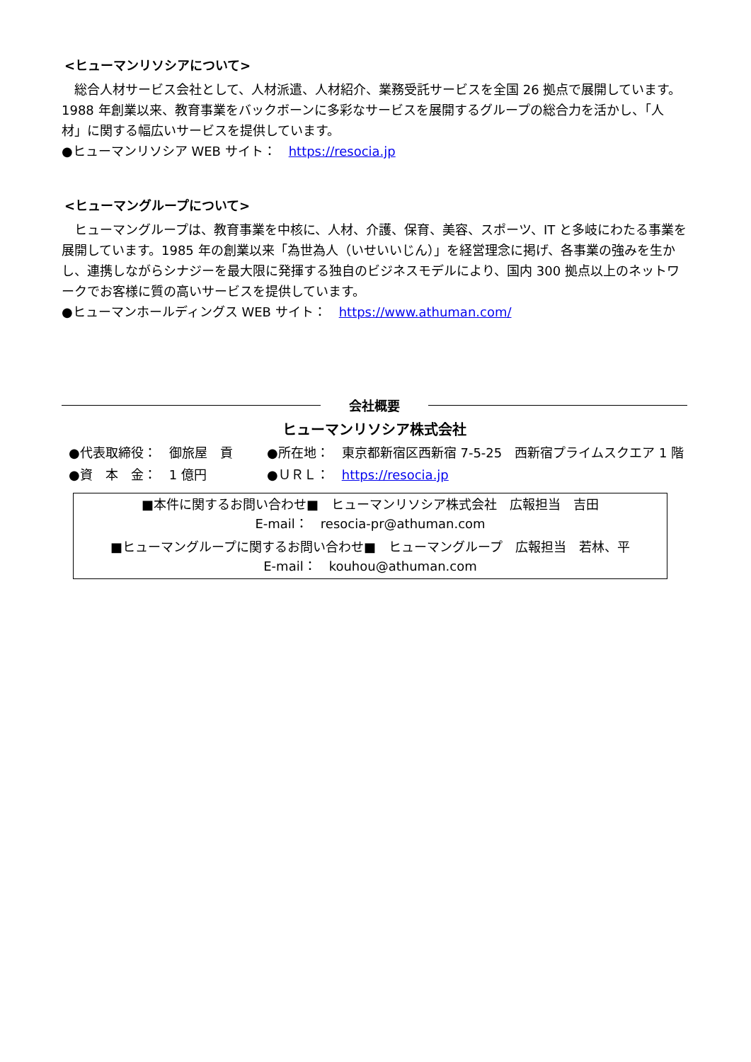<ヒューマンリソシアについて>
　総合人材サービス会社として、人材派遣、人材紹介、業務受託サービスを全国 26 拠点で展開しています。1988 年創業以来、教育事業をバックボーンに多彩なサービスを展開するグループの総合力を活かし、「人材」に関する幅広いサービスを提供しています。
●ヒューマンリソシア WEB サイト：　https://resocia.jp
<ヒューマングループについて>
　ヒューマングループは、教育事業を中核に、人材、介護、保育、美容、スポーツ、IT と多岐にわたる事業を展開しています。1985 年の創業以来「為世為人（いせいいじん）」を経営理念に掲げ、各事業の強みを生かし、連携しながらシナジーを最大限に発揮する独自のビジネスモデルにより、国内 300 拠点以上のネットワークでお客様に質の高いサービスを提供しています。
●ヒューマンホールディングス WEB サイト：　https://www.athuman.com/
会社概要
ヒューマンリソシア株式会社
●代表取締役：　御旅屋　貢
●所在地：　東京都新宿区西新宿 7-5-25　西新宿プライムスクエア 1 階
●資　本　金：　1 億円
●ＵＲＬ：　https://resocia.jp
■本件に関するお問い合わせ■　ヒューマンリソシア株式会社　広報担当　吉田
E-mail：　resocia-pr@athuman.com
■ヒューマングループに関するお問い合わせ■　ヒューマングループ　広報担当　若林、平
E-mail：　kouhou@athuman.com